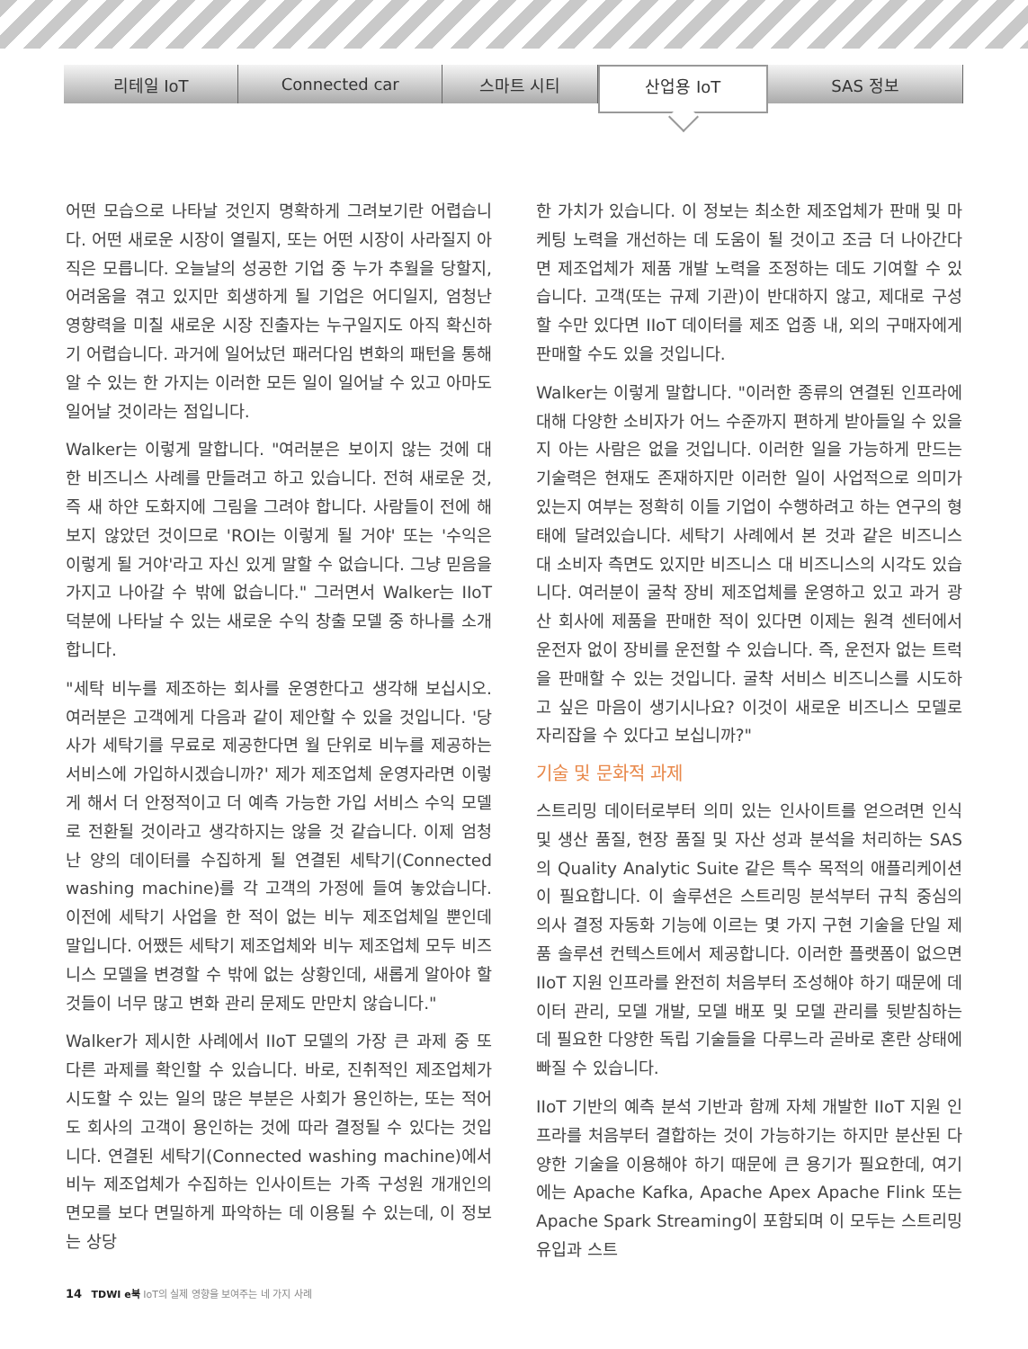리테일 IoT Connected car 스마트 시티
산업용 IoT
SAS 정보
어떤 모습으로 나타날 것인지 명확하게 그려보기란 어렵습니다. 어떤 새로운 시장이 열릴지, 또는 어떤 시장이 사라질지 아직은 모릅니다. 오늘날의 성공한 기업 중 누가 추월을 당할지, 어려움을 겪고 있지만 회생하게 될 기업은 어디일지, 엄청난 영향력을 미칠 새로운 시장 진출자는 누구일지도 아직 확신하기 어렵습니다. 과거에 일어났던 패러다임 변화의 패턴을 통해 알 수 있는 한 가지는 이러한 모든 일이 일어날 수 있고 아마도 일어날 것이라는 점입니다.
Walker는 이렇게 말합니다. "여러분은 보이지 않는 것에 대한 비즈니스 사례를 만들려고 하고 있습니다. 전혀 새로운 것, 즉 새 하얀 도화지에 그림을 그려야 합니다. 사람들이 전에 해보지 않았던 것이므로 'ROI는 이렇게 될 거야' 또는 '수익은 이렇게 될 거야'라고 자신 있게 말할 수 없습니다. 그냥 믿음을 가지고 나아갈 수 밖에 없습니다." 그러면서 Walker는 IIoT 덕분에 나타날 수 있는 새로운 수익 창출 모델 중 하나를 소개합니다.
"세탁 비누를 제조하는 회사를 운영한다고 생각해 보십시오. 여러분은 고객에게 다음과 같이 제안할 수 있을 것입니다. '당사가 세탁기를 무료로 제공한다면 월 단위로 비누를 제공하는 서비스에 가입하시겠습니까?' 제가 제조업체 운영자라면 이렇게 해서 더 안정적이고 더 예측 가능한 가입 서비스 수익 모델로 전환될 것이라고 생각하지는 않을 것 같습니다. 이제 엄청난 양의 데이터를 수집하게 될 연결된 세탁기(Connected washing machine)를 각 고객의 가정에 들여 놓았습니다. 이전에 세탁기 사업을 한 적이 없는 비누 제조업체일 뿐인데 말입니다. 어쨌든 세탁기 제조업체와 비누 제조업체 모두 비즈니스 모델을 변경할 수 밖에 없는 상황인데, 새롭게 알아야 할 것들이 너무 많고 변화 관리 문제도 만만치 않습니다."
Walker가 제시한 사례에서 IIoT 모델의 가장 큰 과제 중 또 다른 과제를 확인할 수 있습니다. 바로, 진취적인 제조업체가 시도할 수 있는 일의 많은 부분은 사회가 용인하는, 또는 적어도 회사의 고객이 용인하는 것에 따라 결정될 수 있다는 것입니다. 연결된 세탁기(Connected washing machine)에서 비누 제조업체가 수집하는 인사이트는 가족 구성원 개개인의 면모를 보다 면밀하게 파악하는 데 이용될 수 있는데, 이 정보는 상당
한 가치가 있습니다. 이 정보는 최소한 제조업체가 판매 및 마케팅 노력을 개선하는 데 도움이 될 것이고 조금 더 나아간다면 제조업체가 제품 개발 노력을 조정하는 데도 기여할 수 있습니다. 고객(또는 규제 기관)이 반대하지 않고, 제대로 구성할 수만 있다면 IIoT 데이터를 제조 업종 내, 외의 구매자에게 판매할 수도 있을 것입니다.
Walker는 이렇게 말합니다. "이러한 종류의 연결된 인프라에 대해 다양한 소비자가 어느 수준까지 편하게 받아들일 수 있을 지 아는 사람은 없을 것입니다. 이러한 일을 가능하게 만드는 기술력은 현재도 존재하지만 이러한 일이 사업적으로 의미가 있는지 여부는 정확히 이들 기업이 수행하려고 하는 연구의 형태에 달려있습니다. 세탁기 사례에서 본 것과 같은 비즈니스 대 소비자 측면도 있지만 비즈니스 대 비즈니스의 시각도 있습니다. 여러분이 굴착 장비 제조업체를 운영하고 있고 과거 광산 회사에 제품을 판매한 적이 있다면 이제는 원격 센터에서 운전자 없이 장비를 운전할 수 있습니다. 즉, 운전자 없는 트럭을 판매할 수 있는 것입니다. 굴착 서비스 비즈니스를 시도하고 싶은 마음이 생기시나요? 이것이 새로운 비즈니스 모델로 자리잡을 수 있다고 보십니까?"
기술 및 문화적 과제
스트리밍 데이터로부터 의미 있는 인사이트를 얻으려면 인식 및 생산 품질, 현장 품질 및 자산 성과 분석을 처리하는 SAS의 Quality Analytic Suite 같은 특수 목적의 애플리케이션이 필요합니다. 이 솔루션은 스트리밍 분석부터 규칙 중심의 의사 결정 자동화 기능에 이르는 몇 가지 구현 기술을 단일 제품 솔루션 컨텍스트에서 제공합니다. 이러한 플랫폼이 없으면 IIoT 지원 인프라를 완전히 처음부터 조성해야 하기 때문에 데이터 관리, 모델 개발, 모델 배포 및 모델 관리를 뒷받침하는 데 필요한 다양한 독립 기술들을 다루느라 곧바로 혼란 상태에 빠질 수 있습니다.
IIoT 기반의 예측 분석 기반과 함께 자체 개발한 IIoT 지원 인프라를 처음부터 결합하는 것이 가능하기는 하지만 분산된 다양한 기술을 이용해야 하기 때문에 큰 용기가 필요한데, 여기에는 Apache Kafka, Apache Apex Apache Flink 또는 Apache Spark Streaming이 포함되며 이 모두는 스트리밍 유입과 스트
14 TDWI e북 IoT의 실제 영향을 보여주는 네 가지 사례